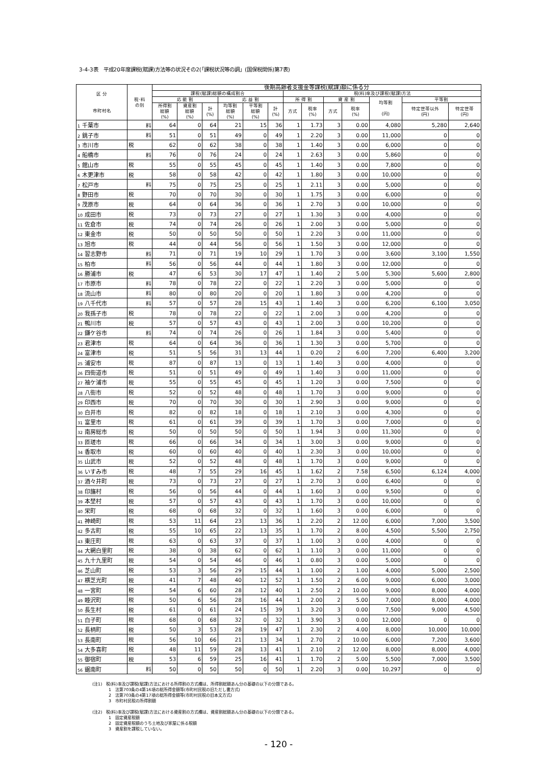3-4-3表　平成20年度課税(賦課)方法等の状況その2(「課税状況等の調」(国保税関係)第7表)
| 区 分 市町村名 | 税･料 の別 | 後期高齢者支援金等課税(賦課)額に係る分 | | | | | | | | | | | | |
| --- | --- | --- | --- | --- | --- | --- | --- | --- | --- | --- | --- | --- | --- | --- |
| | | 課税(賦課)総額の構成割合 | | | | | | 税(料)率及び課税(賦課)方法 | | | | | | |
| | | 応 能 割 | | | 応 益 割 | | | 所 得 割 | | 資 産 割 | | 均等割 (円) | 平等割 | |
| | | 所得割 総額 (%) | 資産割 総額 (%) | 計 (%) | 均等割 総額 (%) | 平等割 総額 (%) | 計 (%) | 方式 | 税率 (%) | 方式 | 税率 (%) | | 特定世帯以外 (円) | 特定世帯 (円) |
| 1 千葉市 | 料 | 64 | 0 | 64 | 21 | 15 | 36 | 1 | 1.73 | 3 | 0.00 | 4,080 | 5,280 | 2,640 |
| 2 銚子市 | 料 | 51 | 0 | 51 | 49 | 0 | 49 | 1 | 2.20 | 3 | 0.00 | 11,000 | 0 | 0 |
| 3 市川市 | 税 | 62 | 0 | 62 | 38 | 0 | 38 | 1 | 1.40 | 3 | 0.00 | 6,000 | 0 | 0 |
| 4 船橋市 | 料 | 76 | 0 | 76 | 24 | 0 | 24 | 1 | 2.63 | 3 | 0.00 | 5,860 | 0 | 0 |
| 5 館山市 | 税 | 55 | 0 | 55 | 45 | 0 | 45 | 1 | 1.40 | 3 | 0.00 | 7,800 | 0 | 0 |
| 6 木更津市 | 税 | 58 | 0 | 58 | 42 | 0 | 42 | 1 | 1.80 | 3 | 0.00 | 10,000 | 0 | 0 |
| 7 松戸市 | 料 | 75 | 0 | 75 | 25 | 0 | 25 | 1 | 2.11 | 3 | 0.00 | 5,000 | 0 | 0 |
| 8 野田市 | 税 | 70 | 0 | 70 | 30 | 0 | 30 | 1 | 1.75 | 3 | 0.00 | 6,000 | 0 | 0 |
| 9 茂原市 | 税 | 64 | 0 | 64 | 36 | 0 | 36 | 1 | 2.70 | 3 | 0.00 | 10,000 | 0 | 0 |
| 10 成田市 | 税 | 73 | 0 | 73 | 27 | 0 | 27 | 1 | 1.30 | 3 | 0.00 | 4,000 | 0 | 0 |
| 11 佐倉市 | 税 | 74 | 0 | 74 | 26 | 0 | 26 | 1 | 2.00 | 3 | 0.00 | 5,000 | 0 | 0 |
| 12 東金市 | 税 | 50 | 0 | 50 | 50 | 0 | 50 | 1 | 2.20 | 3 | 0.00 | 11,000 | 0 | 0 |
| 13 旭市 | 税 | 44 | 0 | 44 | 56 | 0 | 56 | 1 | 1.50 | 3 | 0.00 | 12,000 | 0 | 0 |
| 14 習志野市 | 料 | 71 | 0 | 71 | 19 | 10 | 29 | 1 | 1.70 | 3 | 0.00 | 3,600 | 3,100 | 1,550 |
| 15 柏市 | 料 | 56 | 0 | 56 | 44 | 0 | 44 | 1 | 1.80 | 3 | 0.00 | 12,000 | 0 | 0 |
| 16 勝浦市 | 税 | 47 | 6 | 53 | 30 | 17 | 47 | 1 | 1.40 | 2 | 5.00 | 5,300 | 5,600 | 2,800 |
| 17 市原市 | 料 | 78 | 0 | 78 | 22 | 0 | 22 | 1 | 2.20 | 3 | 0.00 | 5,000 | 0 | 0 |
| 18 流山市 | 料 | 80 | 0 | 80 | 20 | 0 | 20 | 1 | 1.80 | 3 | 0.00 | 4,200 | 0 | 0 |
| 19 八千代市 | 料 | 57 | 0 | 57 | 28 | 15 | 43 | 1 | 1.40 | 3 | 0.00 | 6,200 | 6,100 | 3,050 |
| 20 我孫子市 | 税 | 78 | 0 | 78 | 22 | 0 | 22 | 1 | 2.00 | 3 | 0.00 | 4,200 | 0 | 0 |
| 21 鴨川市 | 税 | 57 | 0 | 57 | 43 | 0 | 43 | 1 | 2.00 | 3 | 0.00 | 10,200 | 0 | 0 |
| 22 鎌ケ谷市 | 料 | 74 | 0 | 74 | 26 | 0 | 26 | 1 | 1.84 | 3 | 0.00 | 5,400 | 0 | 0 |
| 23 君津市 | 税 | 64 | 0 | 64 | 36 | 0 | 36 | 1 | 1.30 | 3 | 0.00 | 5,700 | 0 | 0 |
| 24 富津市 | 税 | 51 | 5 | 56 | 31 | 13 | 44 | 1 | 0.20 | 2 | 6.00 | 7,200 | 6,400 | 3,200 |
| 25 浦安市 | 税 | 87 | 0 | 87 | 13 | 0 | 13 | 1 | 1.40 | 3 | 0.00 | 4,000 | 0 | 0 |
| 26 四街道市 | 税 | 51 | 0 | 51 | 49 | 0 | 49 | 1 | 1.40 | 3 | 0.00 | 11,000 | 0 | 0 |
| 27 袖ケ浦市 | 税 | 55 | 0 | 55 | 45 | 0 | 45 | 1 | 1.20 | 3 | 0.00 | 7,500 | 0 | 0 |
| 28 八街市 | 税 | 52 | 0 | 52 | 48 | 0 | 48 | 1 | 1.70 | 3 | 0.00 | 9,000 | 0 | 0 |
| 29 印西市 | 税 | 70 | 0 | 70 | 30 | 0 | 30 | 1 | 2.90 | 3 | 0.00 | 9,000 | 0 | 0 |
| 30 白井市 | 税 | 82 | 0 | 82 | 18 | 0 | 18 | 1 | 2.10 | 3 | 0.00 | 4,300 | 0 | 0 |
| 31 富里市 | 税 | 61 | 0 | 61 | 39 | 0 | 39 | 1 | 1.70 | 3 | 0.00 | 7,000 | 0 | 0 |
| 32 南房総市 | 税 | 50 | 0 | 50 | 50 | 0 | 50 | 1 | 1.94 | 3 | 0.00 | 11,300 | 0 | 0 |
| 33 匝瑳市 | 税 | 66 | 0 | 66 | 34 | 0 | 34 | 1 | 3.00 | 3 | 0.00 | 9,000 | 0 | 0 |
| 34 香取市 | 税 | 60 | 0 | 60 | 40 | 0 | 40 | 1 | 2.30 | 3 | 0.00 | 10,000 | 0 | 0 |
| 35 山武市 | 税 | 52 | 0 | 52 | 48 | 0 | 48 | 1 | 1.70 | 3 | 0.00 | 9,000 | 0 | 0 |
| 36 いすみ市 | 税 | 48 | 7 | 55 | 29 | 16 | 45 | 1 | 1.62 | 2 | 7.58 | 6,500 | 6,124 | 4,000 |
| 37 酒々井町 | 税 | 73 | 0 | 73 | 27 | 0 | 27 | 1 | 2.70 | 3 | 0.00 | 6,400 | 0 | 0 |
| 38 印旛村 | 税 | 56 | 0 | 56 | 44 | 0 | 44 | 1 | 1.60 | 3 | 0.00 | 9,500 | 0 | 0 |
| 39 本埜村 | 税 | 57 | 0 | 57 | 43 | 0 | 43 | 1 | 1.70 | 3 | 0.00 | 10,000 | 0 | 0 |
| 40 栄町 | 税 | 68 | 0 | 68 | 32 | 0 | 32 | 1 | 1.60 | 3 | 0.00 | 6,000 | 0 | 0 |
| 41 神崎町 | 税 | 53 | 11 | 64 | 23 | 13 | 36 | 1 | 2.20 | 2 | 12.00 | 6,000 | 7,000 | 3,500 |
| 42 多古町 | 税 | 55 | 10 | 65 | 22 | 13 | 35 | 1 | 1.70 | 2 | 8.00 | 4,500 | 5,500 | 2,750 |
| 43 東庄町 | 税 | 63 | 0 | 63 | 37 | 0 | 37 | 1 | 1.00 | 3 | 0.00 | 4,000 | 0 | 0 |
| 44 大網白里町 | 税 | 38 | 0 | 38 | 62 | 0 | 62 | 1 | 1.10 | 3 | 0.00 | 11,000 | 0 | 0 |
| 45 九十九里町 | 税 | 54 | 0 | 54 | 46 | 0 | 46 | 1 | 0.80 | 3 | 0.00 | 5,000 | 0 | 0 |
| 46 芝山町 | 税 | 53 | 3 | 56 | 29 | 15 | 44 | 1 | 1.00 | 2 | 1.00 | 4,000 | 5,000 | 2,500 |
| 47 横芝光町 | 税 | 41 | 7 | 48 | 40 | 12 | 52 | 1 | 1.50 | 2 | 6.00 | 9,000 | 6,000 | 3,000 |
| 48 一宮町 | 税 | 54 | 6 | 60 | 28 | 12 | 40 | 1 | 2.50 | 2 | 10.00 | 9,000 | 8,000 | 4,000 |
| 49 睦沢町 | 税 | 50 | 6 | 56 | 28 | 16 | 44 | 1 | 2.00 | 2 | 5.00 | 7,000 | 8,000 | 4,000 |
| 50 長生村 | 税 | 61 | 0 | 61 | 24 | 15 | 39 | 1 | 3.20 | 3 | 0.00 | 7,500 | 9,000 | 4,500 |
| 51 白子町 | 税 | 68 | 0 | 68 | 32 | 0 | 32 | 1 | 3.90 | 3 | 0.00 | 12,000 | 0 | 0 |
| 52 長柄町 | 税 | 50 | 3 | 53 | 28 | 19 | 47 | 1 | 2.30 | 2 | 4.00 | 8,000 | 10,000 | 10,000 |
| 53 長南町 | 税 | 56 | 10 | 66 | 21 | 13 | 34 | 1 | 2.70 | 2 | 10.00 | 6,000 | 7,200 | 3,600 |
| 54 大多喜町 | 税 | 48 | 11 | 59 | 28 | 13 | 41 | 1 | 2.10 | 2 | 12.00 | 8,000 | 8,000 | 4,000 |
| 55 御宿町 | 税 | 53 | 6 | 59 | 25 | 16 | 41 | 1 | 1.70 | 2 | 5.00 | 5,500 | 7,000 | 3,500 |
| 56 鋸南町 | 料 | 50 | 0 | 50 | 50 | 0 | 50 | 1 | 2.20 | 3 | 0.00 | 10,297 | 0 | 0 |
(注1)　税(料)率及び課税(賦課)方法における所得割の方式欄は、所得割総額あん分の基礎の以下の分類である。
　　　　1　法第703条の4第16項の総所得金額等(市町村民税の旧ただし書方式)
　　　　2　法第703条の4第17項の総所得金額等(市町村民税の旧本文方式)
　　　　3　市町村民税の所得割額
(注2)　税(料)率及び課税(賦課)方法における資産割の方式欄は、資産割総額あん分の基礎の以下の分類である。
　　　　1　固定資産税額
　　　　2　固定資産税額のうち土地及び家屋に係る税額
　　　　3　資産割を課税していない。
- 120 -